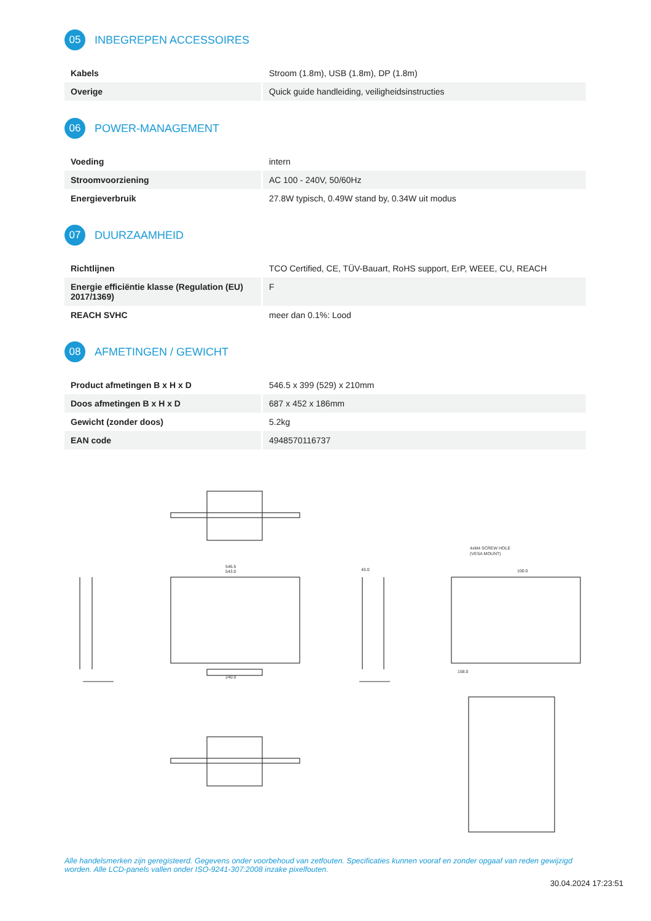05 INBEGREPEN ACCESSOIRES
| Kabels | Stroom (1.8m), USB (1.8m), DP (1.8m) |
| Overige | Quick guide handleiding, veiligheidsinstructies |
06 POWER-MANAGEMENT
| Voeding | intern |
| Stroomvoorziening | AC 100 - 240V, 50/60Hz |
| Energieverbruik | 27.8W typisch, 0.49W stand by, 0.34W uit modus |
07 DUURZAAMHEID
| Richtlijnen | TCO Certified, CE, TÜV-Bauart, RoHS support, ErP, WEEE, CU, REACH |
| Energie efficiëntie klasse (Regulation (EU) 2017/1369) | F |
| REACH SVHC | meer dan 0.1%: Lood |
08 AFMETINGEN / GEWICHT
| Product afmetingen B x H x D | 546.5 x 399 (529) x 210mm |
| Doos afmetingen B x H x D | 687 x 452 x 186mm |
| Gewicht (zonder doos) | 5.2kg |
| EAN code | 4948570116737 |
546.5
543.0
240.0
45.0
4xM4 SCREW HOLE
(VESA MOUNT)
100.0
158.0
Alle handelsmerken zijn geregisteerd. Gegevens onder voorbehoud van zetfouten. Specificaties kunnen vooraf en zonder opgaaf van reden gewijzigd worden. Alle LCD-panels vallen onder ISO-9241-307:2008 inzake pixelfouten.
30.04.2024 17:23:51